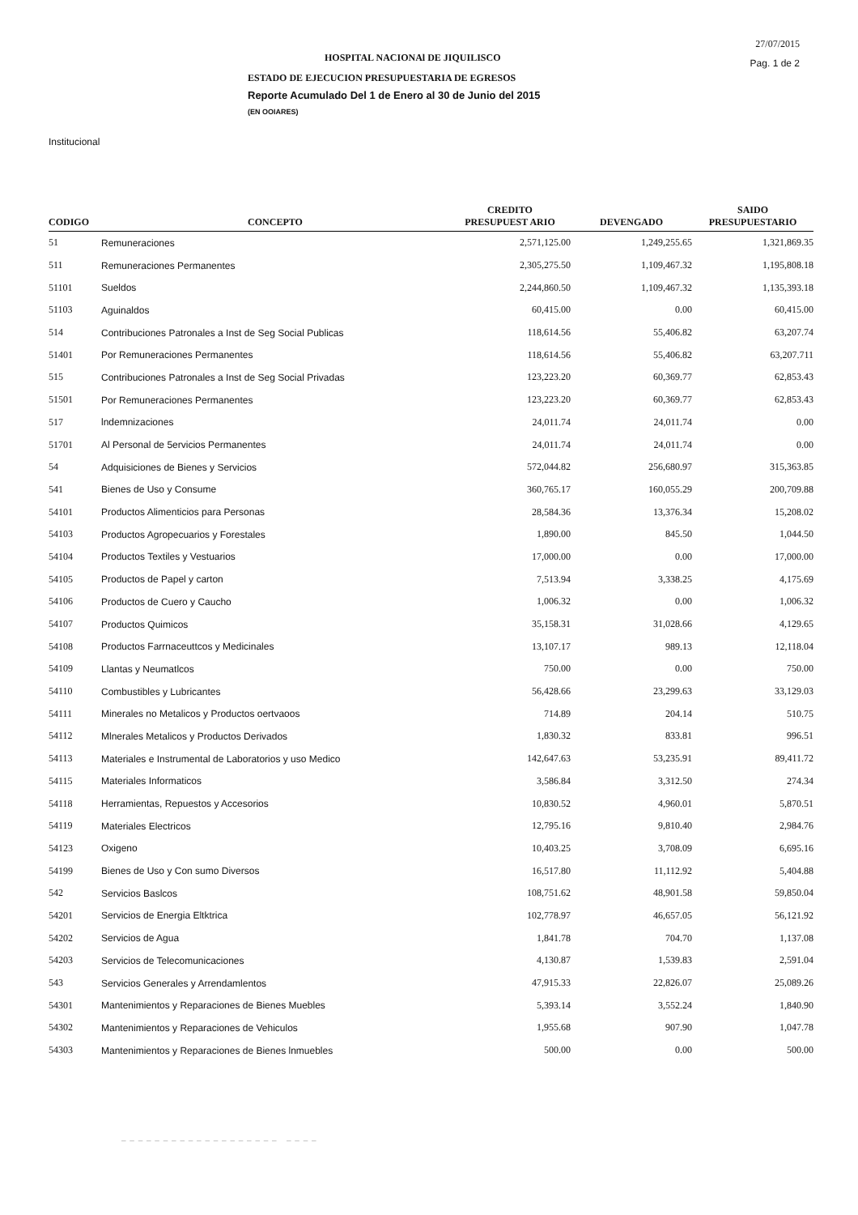27/07/2015
Pag. 1 de 2
HOSPITAL NACIONAl DE JIQUILISCO
ESTADO DE EJECUCION PRESUPUESTARIA DE EGRESOS
Reporte Acumulado Del 1 de Enero al 30 de Junio del 2015
(EN OOIARES)
Institucional
| CODIGO | CONCEPTO | CREDITO PRESUPUEST ARIO | DEVENGADO | SAIDO PRESUPUESTARIO |
| --- | --- | --- | --- | --- |
| 51 | Remuneraciones | 2,571,125.00 | 1,249,255.65 | 1,321,869.35 |
| 511 | Remuneraciones Permanentes | 2,305,275.50 | 1,109,467.32 | 1,195,808.18 |
| 51101 | Sueldos | 2,244,860.50 | 1,109,467.32 | 1,135,393.18 |
| 51103 | Aguinaldos | 60,415.00 | 0.00 | 60,415.00 |
| 514 | Contribuciones Patronales a Inst de Seg Social Publicas | 118,614.56 | 55,406.82 | 63,207.74 |
| 51401 | Por Remuneraciones Permanentes | 118,614.56 | 55,406.82 | 63,207.711 |
| 515 | Contribuciones Patronales a Inst de Seg Social Privadas | 123,223.20 | 60,369.77 | 62,853.43 |
| 51501 | Por Remuneraciones Permanentes | 123,223.20 | 60,369.77 | 62,853.43 |
| 517 | lndemnizaciones | 24,011.74 | 24,011.74 | 0.00 |
| 51701 | Al Personal de 5ervicios Permanentes | 24,011.74 | 24,011.74 | 0.00 |
| 54 | Adquisiciones de Bienes y Servicios | 572,044.82 | 256,680.97 | 315,363.85 |
| 541 | Bienes de Uso y Consume | 360,765.17 | 160,055.29 | 200,709.88 |
| 54101 | Productos Alimenticios para Personas | 28,584.36 | 13,376.34 | 15,208.02 |
| 54103 | Productos Agropecuarios y Forestales | 1,890.00 | 845.50 | 1,044.50 |
| 54104 | Productos Textiles y Vestuarios | 17,000.00 | 0.00 | 17,000.00 |
| 54105 | Productos de Papel y carton | 7,513.94 | 3,338.25 | 4,175.69 |
| 54106 | Productos de Cuero y Caucho | 1,006.32 | 0.00 | 1,006.32 |
| 54107 | Productos Quimicos | 35,158.31 | 31,028.66 | 4,129.65 |
| 54108 | Productos Farrnaceuttcos y Medicinales | 13,107.17 | 989.13 | 12,118.04 |
| 54109 | Llantas y Neumatlcos | 750.00 | 0.00 | 750.00 |
| 54110 | Combustibles y Lubricantes | 56,428.66 | 23,299.63 | 33,129.03 |
| 54111 | Minerales no Metalicos y Productos oertvaoos | 714.89 | 204.14 | 510.75 |
| 54112 | Mlnerales Metalicos y Productos Derivados | 1,830.32 | 833.81 | 996.51 |
| 54113 | Materiales e Instrumental de Laboratorios y uso Medico | 142,647.63 | 53,235.91 | 89,411.72 |
| 54115 | Materiales Informaticos | 3,586.84 | 3,312.50 | 274.34 |
| 54118 | Herramientas, Repuestos y Accesorios | 10,830.52 | 4,960.01 | 5,870.51 |
| 54119 | Materiales Electricos | 12,795.16 | 9,810.40 | 2,984.76 |
| 54123 | Oxigeno | 10,403.25 | 3,708.09 | 6,695.16 |
| 54199 | Bienes de Uso y Con sumo Diversos | 16,517.80 | 11,112.92 | 5,404.88 |
| 542 | Servicios Baslcos | 108,751.62 | 48,901.58 | 59,850.04 |
| 54201 | Servicios de Energia Eltktrica | 102,778.97 | 46,657.05 | 56,121.92 |
| 54202 | Servicios de Agua | 1,841.78 | 704.70 | 1,137.08 |
| 54203 | Servicios de Telecomunicaciones | 4,130.87 | 1,539.83 | 2,591.04 |
| 543 | Servicios Generales y Arrendamlentos | 47,915.33 | 22,826.07 | 25,089.26 |
| 54301 | Mantenimientos y Reparaciones de Bienes Muebles | 5,393.14 | 3,552.24 | 1,840.90 |
| 54302 | Mantenimientos y Reparaciones de Vehiculos | 1,955.68 | 907.90 | 1,047.78 |
| 54303 | Mantenimientos y Reparaciones de Bienes lnmuebles | 500.00 | 0.00 | 500.00 |
– – – – – – – – – – – – – – – – – – – – – – –